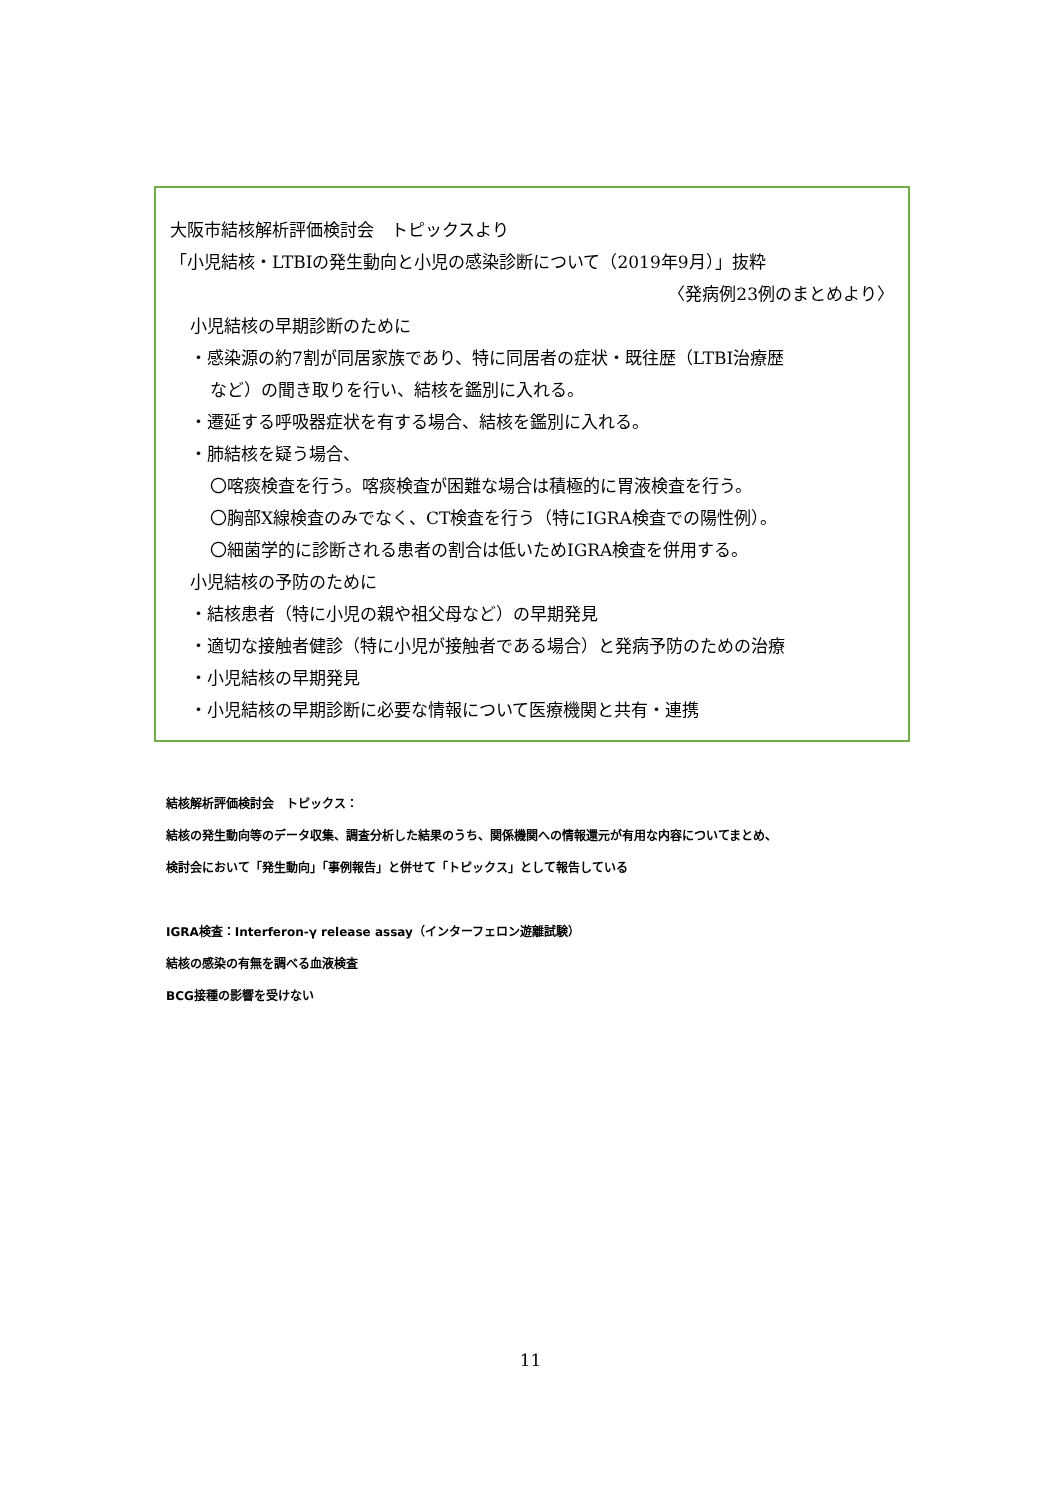大阪市結核解析評価検討会　トピックスより
「小児結核・LTBIの発生動向と小児の感染診断について（2019年9月）」抜粋
〈発病例23例のまとめより〉
小児結核の早期診断のために
・感染源の約7割が同居家族であり、特に同居者の症状・既往歴（LTBI治療歴
など）の聞き取りを行い、結核を鑑別に入れる。
・遷延する呼吸器症状を有する場合、結核を鑑別に入れる。
・肺結核を疑う場合、
〇喀痰検査を行う。喀痰検査が困難な場合は積極的に胃液検査を行う。
〇胸部X線検査のみでなく、CT検査を行う（特にIGRA検査での陽性例）。
〇細菌学的に診断される患者の割合は低いためIGRA検査を併用する。
小児結核の予防のために
・結核患者（特に小児の親や祖父母など）の早期発見
・適切な接触者健診（特に小児が接触者である場合）と発病予防のための治療
・小児結核の早期発見
・小児結核の早期診断に必要な情報について医療機関と共有・連携
結核解析評価検討会　トピックス：
結核の発生動向等のデータ収集、調査分析した結果のうち、関係機関への情報還元が有用な内容についてまとめ、
検討会において「発生動向」「事例報告」と併せて「トピックス」として報告している
IGRA検査：Interferon-γ release assay（インターフェロン遊離試験）
結核の感染の有無を調べる血液検査
BCG接種の影響を受けない
11